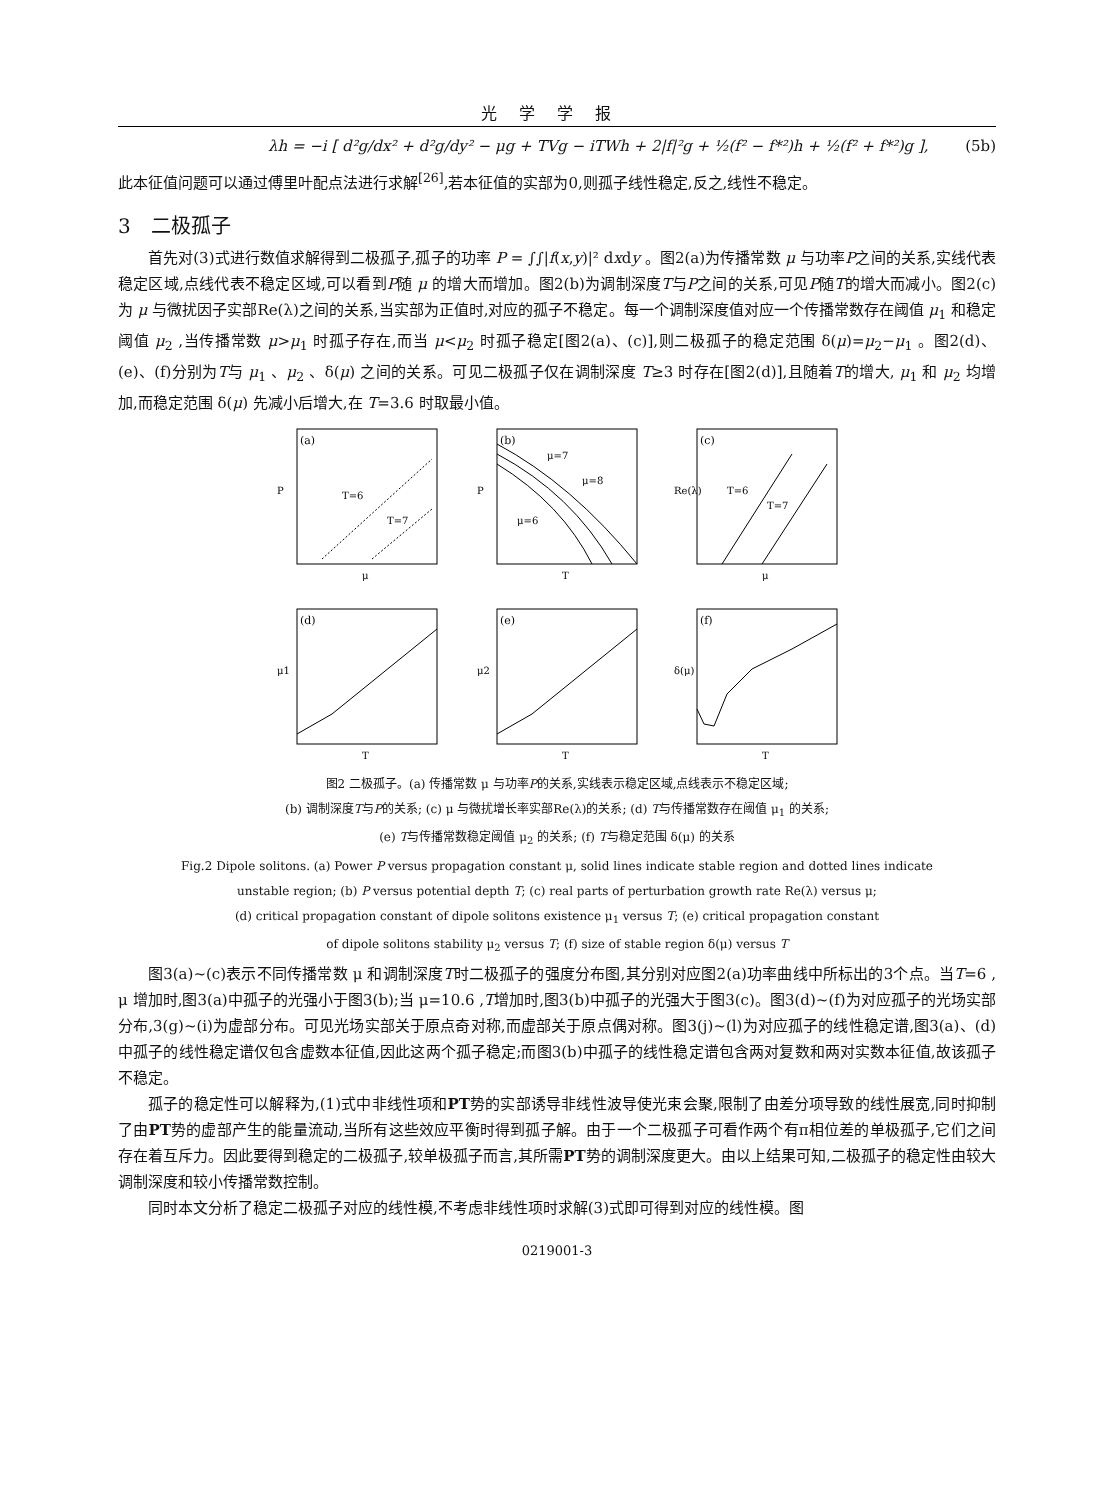光学学报
λh = −i [ d²g/dx² + d²g/dy² − μg + TVg − iTWh + 2|f|²g + ½(f² − f*²)h + ½(f² + f*²)g ], (5b)
此本征值问题可以通过傅里叶配点法进行求解<sup>[26]</sup>,若本征值的实部为0,则孤子线性稳定,反之,线性不稳定。
3　二极孤子
首先对(3)式进行数值求解得到二极孤子,孤子的功率 P = ∫∫|f(x,y)|² dxdy 。图2(a)为传播常数 μ 与功率P之间的关系,实线代表稳定区域,点线代表不稳定区域,可以看到P随 μ 的增大而增加。图2(b)为调制深度T与P之间的关系,可见P随T的增大而减小。图2(c)为 μ 与微扰因子实部Re(λ)之间的关系,当实部为正值时,对应的孤子不稳定。每一个调制深度值对应一个传播常数存在阈值 μ<sub>1</sub> 和稳定阈值 μ<sub>2</sub> ,当传播常数 μ>μ<sub>1</sub> 时孤子存在,而当 μ<μ<sub>2</sub> 时孤子稳定[图2(a)、(c)],则二极孤子的稳定范围 δ(μ)=μ<sub>2</sub>−μ<sub>1</sub> 。图2(d)、(e)、(f)分别为T与 μ<sub>1</sub> 、μ<sub>2</sub> 、δ(μ) 之间的关系。可见二极孤子仅在调制深度 T≥3 时存在[图2(d)],且随着T的增大, μ<sub>1</sub> 和 μ<sub>2</sub> 均增加,而稳定范围 δ(μ) 先减小后增大,在 T=3.6 时取最小值。
(a)
T=6
T=7
μ
P
(b)
μ=7
μ=8
μ=6
T
P
(c)
T=6
T=7
μ
Re(λ)
(d)
T
μ1
(e)
T
μ2
(f)
T
δ(μ)
图2 二极孤子。(a) 传播常数 μ 与功率P的关系,实线表示稳定区域,点线表示不稳定区域;
(b) 调制深度T与P的关系; (c) μ 与微扰增长率实部Re(λ)的关系; (d) T与传播常数存在阈值 μ<sub>1</sub> 的关系;
(e) T与传播常数稳定阈值 μ<sub>2</sub> 的关系; (f) T与稳定范围 δ(μ) 的关系
Fig.2 Dipole solitons. (a) Power P versus propagation constant μ, solid lines indicate stable region and dotted lines indicate
unstable region; (b) P versus potential depth T; (c) real parts of perturbation growth rate Re(λ) versus μ;
(d) critical propagation constant of dipole solitons existence μ<sub>1</sub> versus T; (e) critical propagation constant
of dipole solitons stability μ<sub>2</sub> versus T; (f) size of stable region δ(μ) versus T
图3(a)~(c)表示不同传播常数 μ 和调制深度T时二极孤子的强度分布图,其分别对应图2(a)功率曲线中所标出的3个点。当T=6 , μ 增加时,图3(a)中孤子的光强小于图3(b);当 μ=10.6 ,T增加时,图3(b)中孤子的光强大于图3(c)。图3(d)~(f)为对应孤子的光场实部分布,3(g)~(i)为虚部分布。可见光场实部关于原点奇对称,而虚部关于原点偶对称。图3(j)~(l)为对应孤子的线性稳定谱,图3(a)、(d)中孤子的线性稳定谱仅包含虚数本征值,因此这两个孤子稳定;而图3(b)中孤子的线性稳定谱包含两对复数和两对实数本征值,故该孤子不稳定。
孤子的稳定性可以解释为,(1)式中非线性项和PT势的实部诱导非线性波导使光束会聚,限制了由差分项导致的线性展宽,同时抑制了由PT势的虚部产生的能量流动,当所有这些效应平衡时得到孤子解。由于一个二极孤子可看作两个有π相位差的单极孤子,它们之间存在着互斥力。因此要得到稳定的二极孤子,较单极孤子而言,其所需PT势的调制深度更大。由以上结果可知,二极孤子的稳定性由较大调制深度和较小传播常数控制。
同时本文分析了稳定二极孤子对应的线性模,不考虑非线性项时求解(3)式即可得到对应的线性模。图
0219001-3